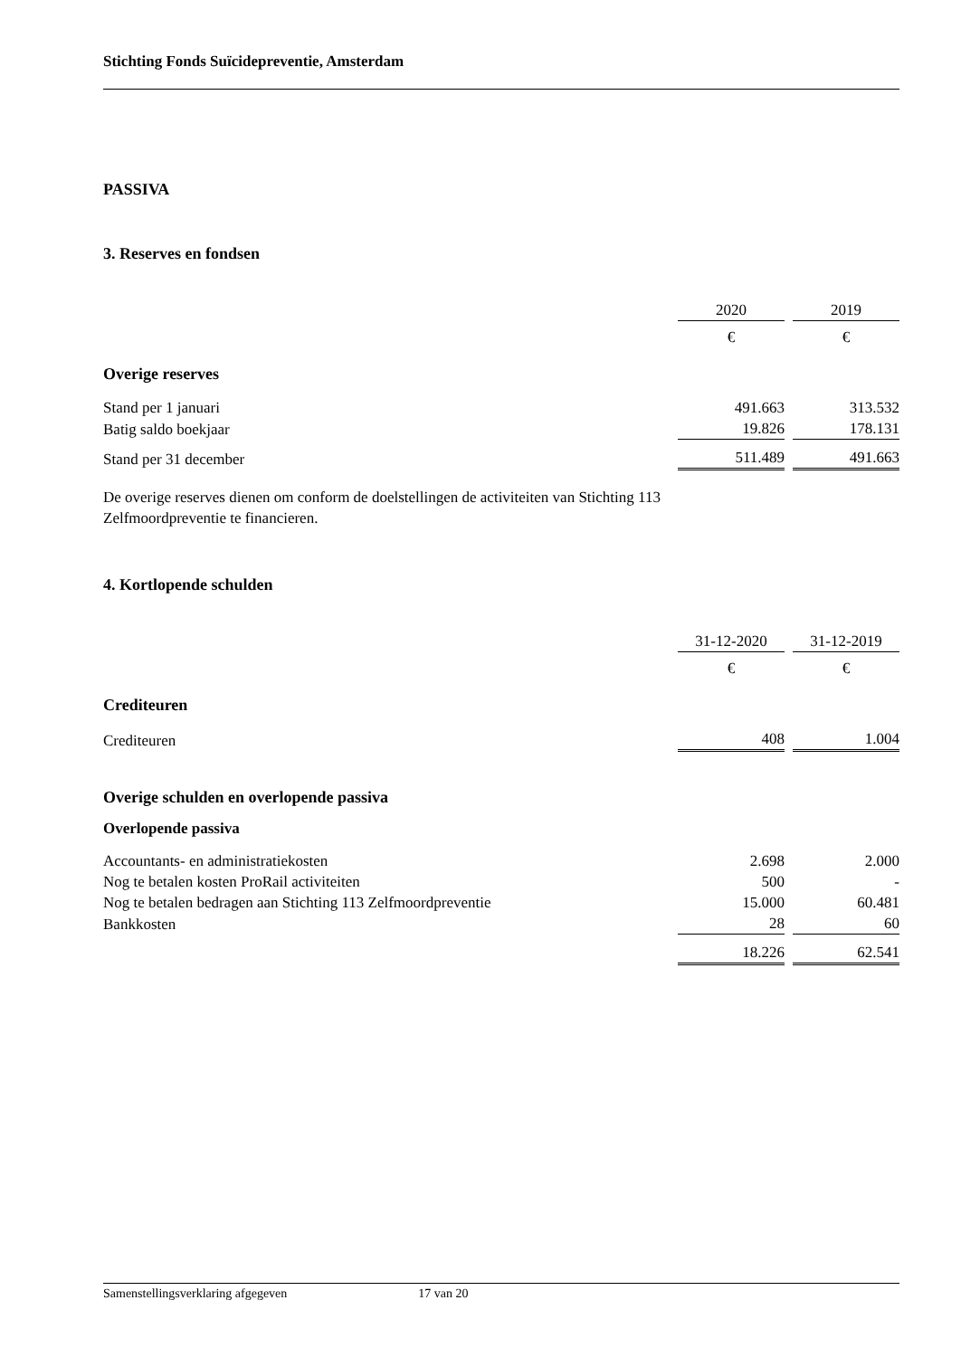Stichting Fonds Suïcidepreventie, Amsterdam
PASSIVA
3. Reserves en fondsen
| | 2020 | | 2019 |
| | € | | € |
| Overige reserves | | | |
| Stand per 1 januari | 491.663 | | 313.532 |
| Batig saldo boekjaar | 19.826 | | 178.131 |
| Stand per 31 december | 511.489 | | 491.663 |
De overige reserves dienen om conform de doelstellingen de activiteiten van Stichting 113
Zelfmoordpreventie te financieren.
4. Kortlopende schulden
| | 31-12-2020 | | 31-12-2019 |
| | € | | € |
| Crediteuren | | | |
| Crediteuren | 408 | | 1.004 |
Overige schulden en overlopende passiva
Overlopende passiva
| Accountants- en administratiekosten | 2.698 | | 2.000 |
| Nog te betalen kosten ProRail activiteiten | 500 | | - |
| Nog te betalen bedragen aan Stichting 113 Zelfmoordpreventie | 15.000 | | 60.481 |
| Bankkosten | 28 | | 60 |
| | 18.226 | | 62.541 |
Samenstellingsverklaring afgegeven 17 van 20